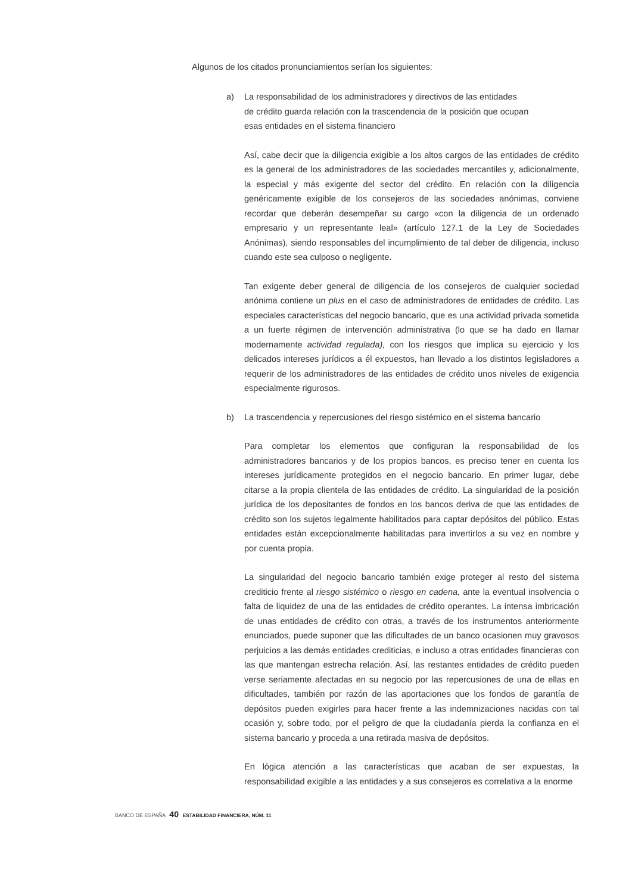Algunos de los citados pronunciamientos serían los siguientes:
a) La responsabilidad de los administradores y directivos de las entidades
de crédito guarda relación con la trascendencia de la posición que ocupan
esas entidades en el sistema financiero
Así, cabe decir que la diligencia exigible a los altos cargos de las entidades de crédito es la general de los administradores de las sociedades mercantiles y, adicionalmente, la especial y más exigente del sector del crédito. En relación con la diligencia genéricamente exigible de los consejeros de las sociedades anónimas, conviene recordar que deberán desempeñar su cargo «con la diligencia de un ordenado empresario y un representante leal» (artículo 127.1 de la Ley de Sociedades Anónimas), siendo responsables del incumplimiento de tal deber de diligencia, incluso cuando este sea culposo o negligente.
Tan exigente deber general de diligencia de los consejeros de cualquier sociedad anónima contiene un plus en el caso de administradores de entidades de crédito. Las especiales características del negocio bancario, que es una actividad privada sometida a un fuerte régimen de intervención administrativa (lo que se ha dado en llamar modernamente actividad regulada), con los riesgos que implica su ejercicio y los delicados intereses jurídicos a él expuestos, han llevado a los distintos legisladores a requerir de los administradores de las entidades de crédito unos niveles de exigencia especialmente rigurosos.
b) La trascendencia y repercusiones del riesgo sistémico en el sistema bancario
Para completar los elementos que configuran la responsabilidad de los administradores bancarios y de los propios bancos, es preciso tener en cuenta los intereses jurídicamente protegidos en el negocio bancario. En primer lugar, debe citarse a la propia clientela de las entidades de crédito. La singularidad de la posición jurídica de los depositantes de fondos en los bancos deriva de que las entidades de crédito son los sujetos legalmente habilitados para captar depósitos del público. Estas entidades están excepcionalmente habilitadas para invertirlos a su vez en nombre y por cuenta propia.
La singularidad del negocio bancario también exige proteger al resto del sistema crediticio frente al riesgo sistémico o riesgo en cadena, ante la eventual insolvencia o falta de liquidez de una de las entidades de crédito operantes. La intensa imbricación de unas entidades de crédito con otras, a través de los instrumentos anteriormente enunciados, puede suponer que las dificultades de un banco ocasionen muy gravosos perjuicios a las demás entidades crediticias, e incluso a otras entidades financieras con las que mantengan estrecha relación. Así, las restantes entidades de crédito pueden verse seriamente afectadas en su negocio por las repercusiones de una de ellas en dificultades, también por razón de las aportaciones que los fondos de garantía de depósitos pueden exigirles para hacer frente a las indemnizaciones nacidas con tal ocasión y, sobre todo, por el peligro de que la ciudadanía pierda la confianza en el sistema bancario y proceda a una retirada masiva de depósitos.
En lógica atención a las características que acaban de ser expuestas, la responsabilidad exigible a las entidades y a sus consejeros es correlativa a la enorme
BANCO DE ESPAÑA 40 ESTABILIDAD FINANCIERA, NÚM. 11